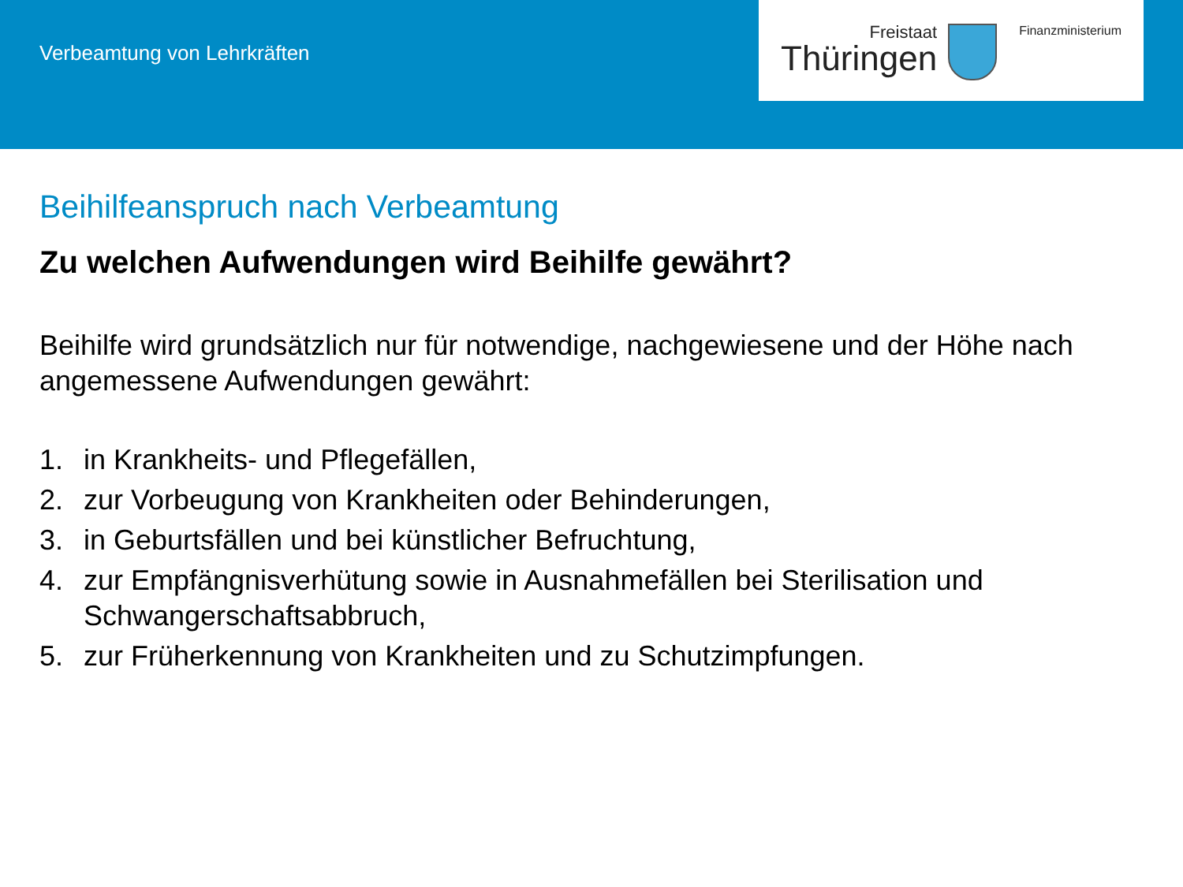Verbeamtung von Lehrkräften
Freistaat
Thüringen
Finanzministerium
Beihilfeanspruch nach Verbeamtung
Zu welchen Aufwendungen wird Beihilfe gewährt?
Beihilfe wird grundsätzlich nur für notwendige, nachgewiesene und der Höhe nach angemessene Aufwendungen gewährt:
1. in Krankheits- und Pflegefällen,
2. zur Vorbeugung von Krankheiten oder Behinderungen,
3. in Geburtsfällen und bei künstlicher Befruchtung,
4. zur Empfängnisverhütung sowie in Ausnahmefällen bei Sterilisation und Schwangerschaftsabbruch,
5. zur Früherkennung von Krankheiten und zu Schutzimpfungen.